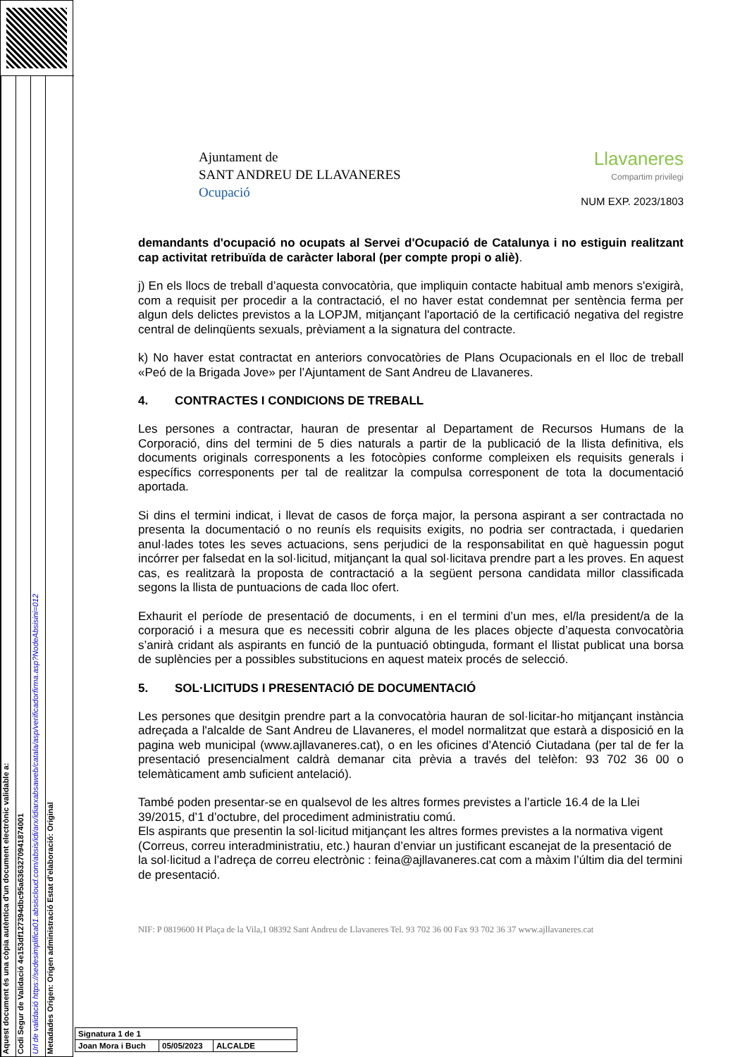Aquest document és una còpia autèntica d'un document electrònic validable a:
Codi Segur de Validació 4e153df127394dbc95a6363270941874001
Url de validació https://sedesimplifica01.absiscloud.com/absis/idi/arx/idiarxabsaweb/catala/asp/verificadorfirma.asp?NodeAbsisini=012
Metadades Origen: Origen administració Estat d'elaboració: Original
Ajuntament de
SANT ANDREU DE LLAVANERES
Ocupació
Llavaneres
Compartim privilegi
NUM EXP. 2023/1803
demandants d'ocupació no ocupats al Servei d'Ocupació de Catalunya i no estiguin realitzant cap activitat retribuïda de caràcter laboral (per compte propi o aliè).
j) En els llocs de treball d’aquesta convocatòria, que impliquin contacte habitual amb menors s'exigirà, com a requisit per procedir a la contractació, el no haver estat condemnat per sentència ferma per algun dels delictes previstos a la LOPJM, mitjançant l'aportació de la certificació negativa del registre central de delinqüents sexuals, prèviament a la signatura del contracte.
k) No haver estat contractat en anteriors convocatòries de Plans Ocupacionals en el lloc de treball «Peó de la Brigada Jove» per l’Ajuntament de Sant Andreu de Llavaneres.
4. CONTRACTES I CONDICIONS DE TREBALL
Les persones a contractar, hauran de presentar al Departament de Recursos Humans de la Corporació, dins del termini de 5 dies naturals a partir de la publicació de la llista definitiva, els documents originals corresponents a les fotocòpies conforme compleixen els requisits generals i específics corresponents per tal de realitzar la compulsa corresponent de tota la documentació aportada.
Si dins el termini indicat, i llevat de casos de força major, la persona aspirant a ser contractada no presenta la documentació o no reunís els requisits exigits, no podria ser contractada, i quedarien anul·lades totes les seves actuacions, sens perjudici de la responsabilitat en què haguessin pogut incórrer per falsedat en la sol·licitud, mitjançant la qual sol·licitava prendre part a les proves. En aquest cas, es realitzarà la proposta de contractació a la següent persona candidata millor classificada segons la llista de puntuacions de cada lloc ofert.
Exhaurit el període de presentació de documents, i en el termini d’un mes, el/la president/a de la corporació i a mesura que es necessiti cobrir alguna de les places objecte d’aquesta convocatòria s’anirà cridant als aspirants en funció de la puntuació obtinguda, formant el llistat publicat una borsa de suplències per a possibles substitucions en aquest mateix procés de selecció.
5. SOL·LICITUDS I PRESENTACIÓ DE DOCUMENTACIÓ
Les persones que desitgin prendre part a la convocatòria hauran de sol·licitar-ho mitjançant instància adreçada a l'alcalde de Sant Andreu de Llavaneres, el model normalitzat que estarà a disposició en la pagina web municipal (www.ajllavaneres.cat), o en les oficines d’Atenció Ciutadana (per tal de fer la presentació presencialment caldrà demanar cita prèvia a través del telèfon: 93 702 36 00 o telemàticament amb suficient antelació).
També poden presentar-se en qualsevol de les altres formes previstes a l’article 16.4 de la Llei 39/2015, d’1 d’octubre, del procediment administratiu comú.
Els aspirants que presentin la sol·licitud mitjançant les altres formes previstes a la normativa vigent (Correus, correu interadministratiu, etc.) hauran d’enviar un justificant escanejat de la presentació de la sol·licitud a l’adreça de correu electrònic : feina@ajllavaneres.cat com a màxim l’últim dia del termini de presentació.
NIF: P 0819600 H Plaça de la Vila,1 08392 Sant Andreu de Llavaneres Tel. 93 702 36 00 Fax 93 702 36 37 www.ajllavaneres.cat
| Signatura 1 de 1 | | |
| Joan Mora i Buch | 05/05/2023 | ALCALDE |